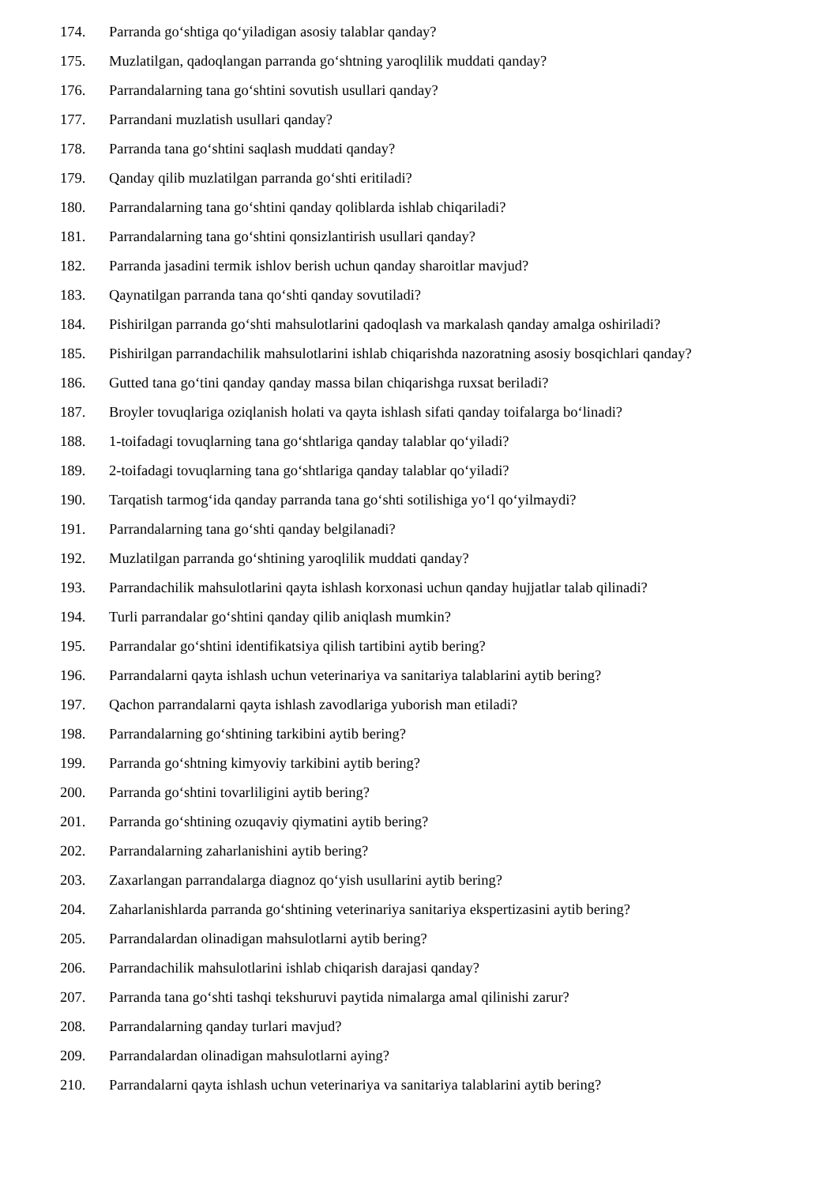174. Parranda go‘shtiga qo‘yiladigan asosiy talablar qanday?
175. Muzlatilgan, qadoqlangan parranda go‘shtning yaroqlilik muddati qanday?
176. Parrandalarning tana go‘shtini sovutish usullari qanday?
177. Parrandani muzlatish usullari qanday?
178. Parranda tana go‘shtini saqlash muddati qanday?
179. Qanday qilib muzlatilgan parranda go‘shti eritiladi?
180. Parrandalarning tana go‘shtini qanday qoliblarda ishlab chiqariladi?
181. Parrandalarning tana go‘shtini qonsizlantirish usullari qanday?
182. Parranda jasadini termik ishlov berish uchun qanday sharoitlar mavjud?
183. Qaynatilgan parranda tana qo‘shti qanday sovutiladi?
184. Pishirilgan parranda go‘shti mahsulotlarini qadoqlash va markalash qanday amalga oshiriladi?
185. Pishirilgan parrandachilik mahsulotlarini ishlab chiqarishda nazoratning asosiy bosqichlari qanday?
186. Gutted tana go‘tini qanday qanday massa bilan chiqarishga ruxsat beriladi?
187. Broyler tovuqlariga oziqlanish holati va qayta ishlash sifati qanday toifalarga bo‘linadi?
188. 1-toifadagi tovuqlarning tana go‘shtlariga qanday talablar qo‘yiladi?
189. 2-toifadagi tovuqlarning tana go‘shtlariga qanday talablar qo‘yiladi?
190. Tarqatish tarmog‘ida qanday parranda tana go‘shti sotilishiga yo‘l qo‘yilmaydi?
191. Parrandalarning tana go‘shti qanday belgilanadi?
192. Muzlatilgan parranda go‘shtining yaroqlilik muddati qanday?
193. Parrandachilik mahsulotlarini qayta ishlash korxonasi uchun qanday hujjatlar talab qilinadi?
194. Turli parrandalar go‘shtini qanday qilib aniqlash mumkin?
195. Parrandalar go‘shtini identifikatsiya qilish tartibini aytib bering?
196. Parrandalarni qayta ishlash uchun veterinariya va sanitariya talablarini aytib bering?
197. Qachon parrandalarni qayta ishlash zavodlariga yuborish man etiladi?
198. Parrandalarning go‘shtining tarkibini aytib bering?
199. Parranda go‘shtning kimyoviy tarkibini aytib bering?
200. Parranda go‘shtini tovarliligini aytib bering?
201. Parranda go‘shtining ozuqaviy qiymatini aytib bering?
202. Parrandalarning zaharlanishini aytib bering?
203. Zaxarlangan parrandalarga diagnoz qo‘yish usullarini aytib bering?
204. Zaharlanishlarda parranda go‘shtining veterinariya sanitariya ekspertizasini aytib bering?
205. Parrandalardan olinadigan mahsulotlarni aytib bering?
206. Parrandachilik mahsulotlarini ishlab chiqarish darajasi qanday?
207. Parranda tana go‘shti tashqi tekshuruvi paytida nimalarga amal qilinishi zarur?
208. Parrandalarning qanday turlari mavjud?
209. Parrandalardan olinadigan mahsulotlarni aying?
210. Parrandalarni qayta ishlash uchun veterinariya va sanitariya talablarini aytib bering?